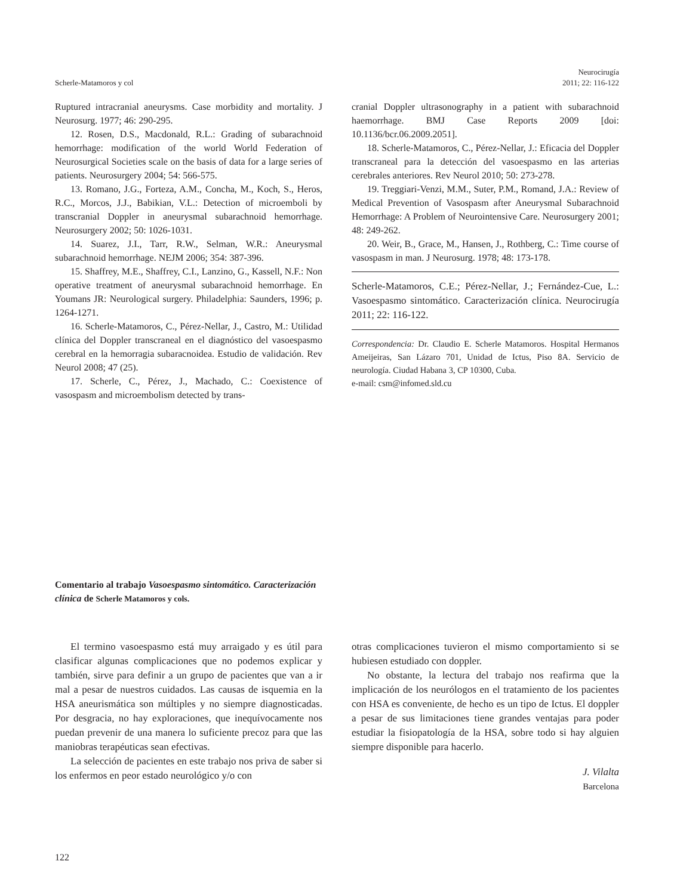Scherle-Matamoros y col
Neurocirugía
2011; 22: 116-122
Ruptured intracranial aneurysms. Case morbidity and mortality. J Neurosurg. 1977; 46: 290-295.
12. Rosen, D.S., Macdonald, R.L.: Grading of subarachnoid hemorrhage: modification of the world World Federation of Neurosurgical Societies scale on the basis of data for a large series of patients. Neurosurgery 2004; 54: 566-575.
13. Romano, J.G., Forteza, A.M., Concha, M., Koch, S., Heros, R.C., Morcos, J.J., Babikian, V.L.: Detection of microemboli by transcranial Doppler in aneurysmal subarachnoid hemorrhage. Neurosurgery 2002; 50: 1026-1031.
14. Suarez, J.I., Tarr, R.W., Selman, W.R.: Aneurysmal subarachnoid hemorrhage. NEJM 2006; 354: 387-396.
15. Shaffrey, M.E., Shaffrey, C.I., Lanzino, G., Kassell, N.F.: Non operative treatment of aneurysmal subarachnoid hemorrhage. En Youmans JR: Neurological surgery. Philadelphia: Saunders, 1996; p. 1264-1271.
16. Scherle-Matamoros, C., Pérez-Nellar, J., Castro, M.: Utilidad clínica del Doppler transcraneal en el diagnóstico del vasoespasmo cerebral en la hemorragia subaracnoidea. Estudio de validación. Rev Neurol 2008; 47 (25).
17. Scherle, C., Pérez, J., Machado, C.: Coexistence of vasospasm and microembolism detected by trans-
cranial Doppler ultrasonography in a patient with subarachnoid haemorrhage. BMJ Case Reports 2009 [doi: 10.1136/bcr.06.2009.2051].
18. Scherle-Matamoros, C., Pérez-Nellar, J.: Eficacia del Doppler transcraneal para la detección del vasoespasmo en las arterias cerebrales anteriores. Rev Neurol 2010; 50: 273-278.
19. Treggiari-Venzi, M.M., Suter, P.M., Romand, J.A.: Review of Medical Prevention of Vasospasm after Aneurysmal Subarachnoid Hemorrhage: A Problem of Neurointensive Care. Neurosurgery 2001; 48: 249-262.
20. Weir, B., Grace, M., Hansen, J., Rothberg, C.: Time course of vasospasm in man. J Neurosurg. 1978; 48: 173-178.
Scherle-Matamoros, C.E.; Pérez-Nellar, J.; Fernández-Cue, L.: Vasoespasmo sintomático. Caracterización clínica. Neurocirugía 2011; 22: 116-122.
Correspondencia: Dr. Claudio E. Scherle Matamoros. Hospital Hermanos Ameijeiras, San Lázaro 701, Unidad de Ictus, Piso 8A. Servicio de neurología. Ciudad Habana 3, CP 10300, Cuba.
e-mail: csm@infomed.sld.cu
Comentario al trabajo Vasoespasmo sintomático. Caracterización clínica de Scherle Matamoros y cols.
El termino vasoespasmo está muy arraigado y es útil para clasificar algunas complicaciones que no podemos explicar y también, sirve para definir a un grupo de pacientes que van a ir mal a pesar de nuestros cuidados. Las causas de isquemia en la HSA aneurismática son múltiples y no siempre diagnosticadas. Por desgracia, no hay exploraciones, que inequívocamente nos puedan prevenir de una manera lo suficiente precoz para que las maniobras terapéuticas sean efectivas.
La selección de pacientes en este trabajo nos priva de saber si los enfermos en peor estado neurológico y/o con
otras complicaciones tuvieron el mismo comportamiento si se hubiesen estudiado con doppler.
No obstante, la lectura del trabajo nos reafirma que la implicación de los neurólogos en el tratamiento de los pacientes con HSA es conveniente, de hecho es un tipo de Ictus. El doppler a pesar de sus limitaciones tiene grandes ventajas para poder estudiar la fisiopatología de la HSA, sobre todo si hay alguien siempre disponible para hacerlo.
J. Vilalta
Barcelona
122